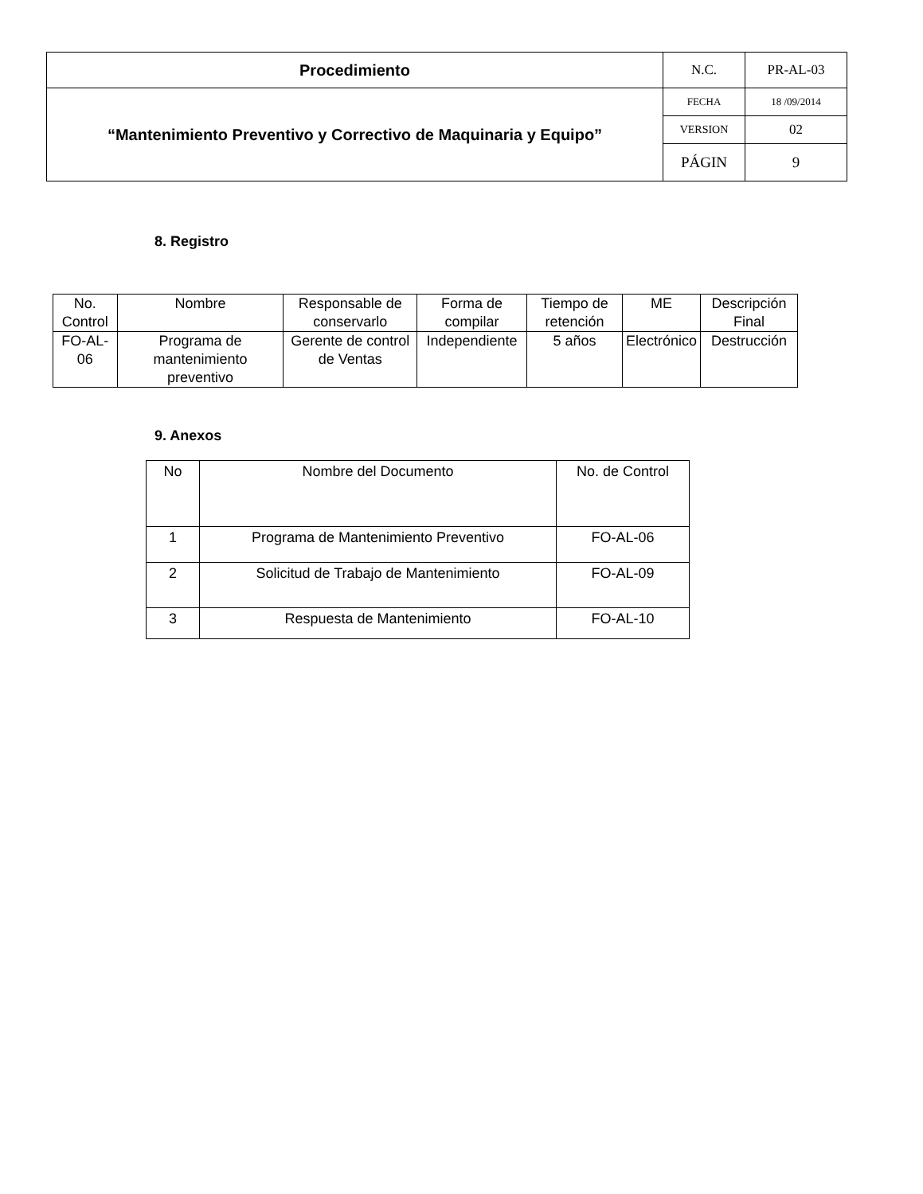| Procedimiento | N.C. | PR-AL-03 |
| “Mantenimiento Preventivo y Correctivo de Maquinaria y Equipo” | FECHA | 18 /09/2014 |
| | VERSION | 02 |
| | PÁGIN | 9 |
8. Registro
| No. Control | Nombre | Responsable de conservarlo | Forma de compilar | Tiempo de retención | ME | Descripción Final |
| FO-AL-06 | Programa de mantenimiento preventivo | Gerente de control de Ventas | Independiente | 5 años | Electrónico | Destrucción |
9. Anexos
| No | Nombre del Documento | No. de Control |
| 1 | Programa de Mantenimiento Preventivo | FO-AL-06 |
| 2 | Solicitud de Trabajo de Mantenimiento | FO-AL-09 |
| 3 | Respuesta de Mantenimiento | FO-AL-10 |